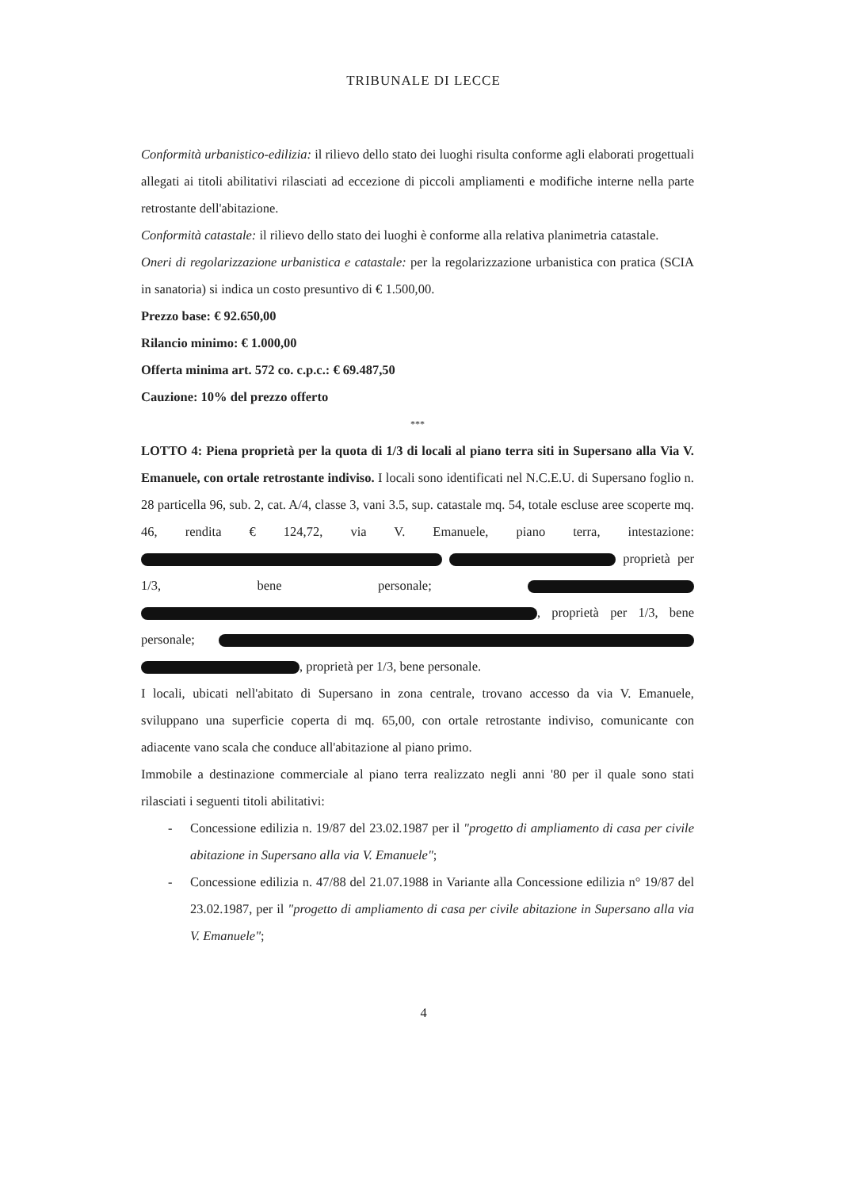TRIBUNALE DI LECCE
Conformità urbanistico-edilizia: il rilievo dello stato dei luoghi risulta conforme agli elaborati progettuali allegati ai titoli abilitativi rilasciati ad eccezione di piccoli ampliamenti e modifiche interne nella parte retrostante dell'abitazione.
Conformità catastale: il rilievo dello stato dei luoghi è conforme alla relativa planimetria catastale.
Oneri di regolarizzazione urbanistica e catastale: per la regolarizzazione urbanistica con pratica (SCIA in sanatoria) si indica un costo presuntivo di € 1.500,00.
Prezzo base: € 92.650,00
Rilancio minimo: € 1.000,00
Offerta minima art. 572 co. c.p.c.: € 69.487,50
Cauzione: 10% del prezzo offerto
***
LOTTO 4: Piena proprietà per la quota di 1/3 di locali al piano terra siti in Supersano alla Via V. Emanuele, con ortale retrostante indiviso. I locali sono identificati nel N.C.E.U. di Supersano foglio n. 28 particella 96, sub. 2, cat. A/4, classe 3, vani 3.5, sup. catastale mq. 54, totale escluse aree scoperte mq. 46, rendita € 124,72, via V. Emanuele, piano terra, intestazione: proprietà per 1/3, bene personale; , proprietà per 1/3, bene personale; , proprietà per 1/3, bene personale.
I locali, ubicati nell'abitato di Supersano in zona centrale, trovano accesso da via V. Emanuele, sviluppano una superficie coperta di mq. 65,00, con ortale retrostante indiviso, comunicante con adiacente vano scala che conduce all'abitazione al piano primo.
Immobile a destinazione commerciale al piano terra realizzato negli anni '80 per il quale sono stati rilasciati i seguenti titoli abilitativi:
- Concessione edilizia n. 19/87 del 23.02.1987 per il "progetto di ampliamento di casa per civile abitazione in Supersano alla via V. Emanuele";
- Concessione edilizia n. 47/88 del 21.07.1988 in Variante alla Concessione edilizia n° 19/87 del 23.02.1987, per il "progetto di ampliamento di casa per civile abitazione in Supersano alla via V. Emanuele";
4